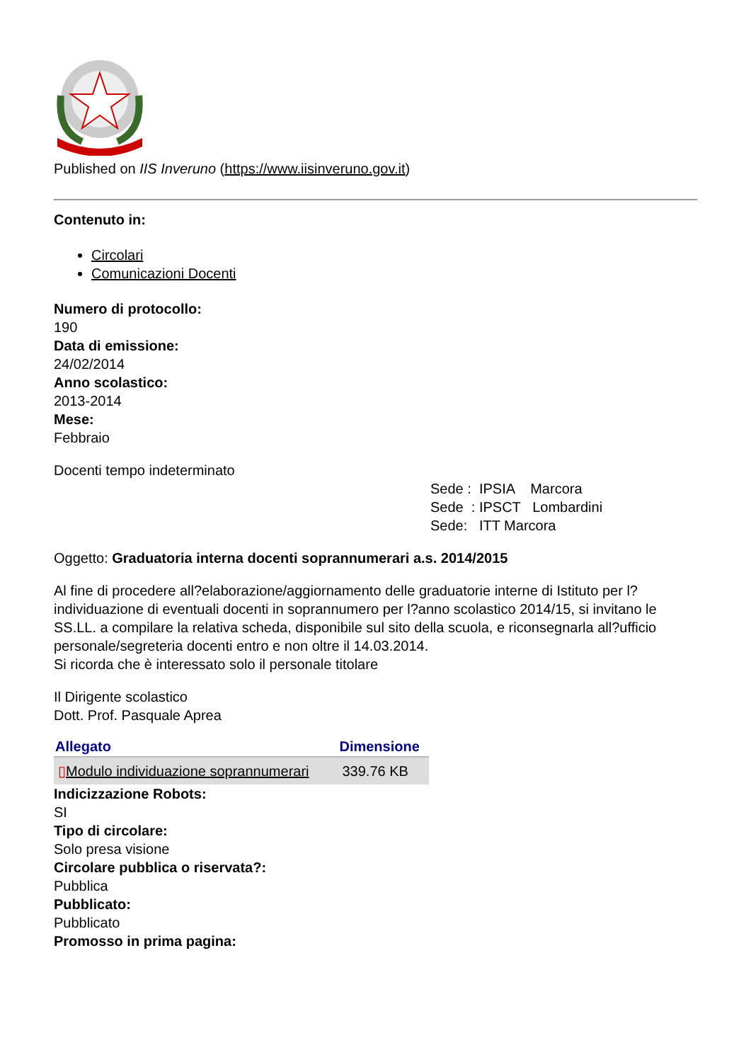Published on IIS Inveruno (https://www.iisinveruno.gov.it)
Contenuto in:
Circolari
Comunicazioni Docenti
Numero di protocollo:
190
Data di emissione:
24/02/2014
Anno scolastico:
2013-2014
Mese:
Febbraio
Docenti tempo indeterminato
Sede : IPSIA Marcora Sede : IPSCT Lombardini Sede: ITT Marcora
Oggetto: Graduatoria interna docenti soprannumerari a.s. 2014/2015
Al fine di procedere all?elaborazione/aggiornamento delle graduatorie interne di Istituto per l?individuazione di eventuali docenti in soprannumero per l?anno scolastico 2014/15, si invitano le SS.LL. a compilare la relativa scheda, disponibile sul sito della scuola, e riconsegnarla all?ufficio personale/segreteria docenti entro e non oltre il 14.03.2014.
Si ricorda che è interessato solo il personale titolare
Il Dirigente scolastico
Dott. Prof. Pasquale Aprea
| Allegato | Dimensione |
| --- | --- |
| ▯ Modulo individuazione soprannumerari | 339.76 KB |
Indicizzazione Robots:
SI
Tipo di circolare:
Solo presa visione
Circolare pubblica o riservata?:
Pubblica
Pubblicato:
Pubblicato
Promosso in prima pagina: